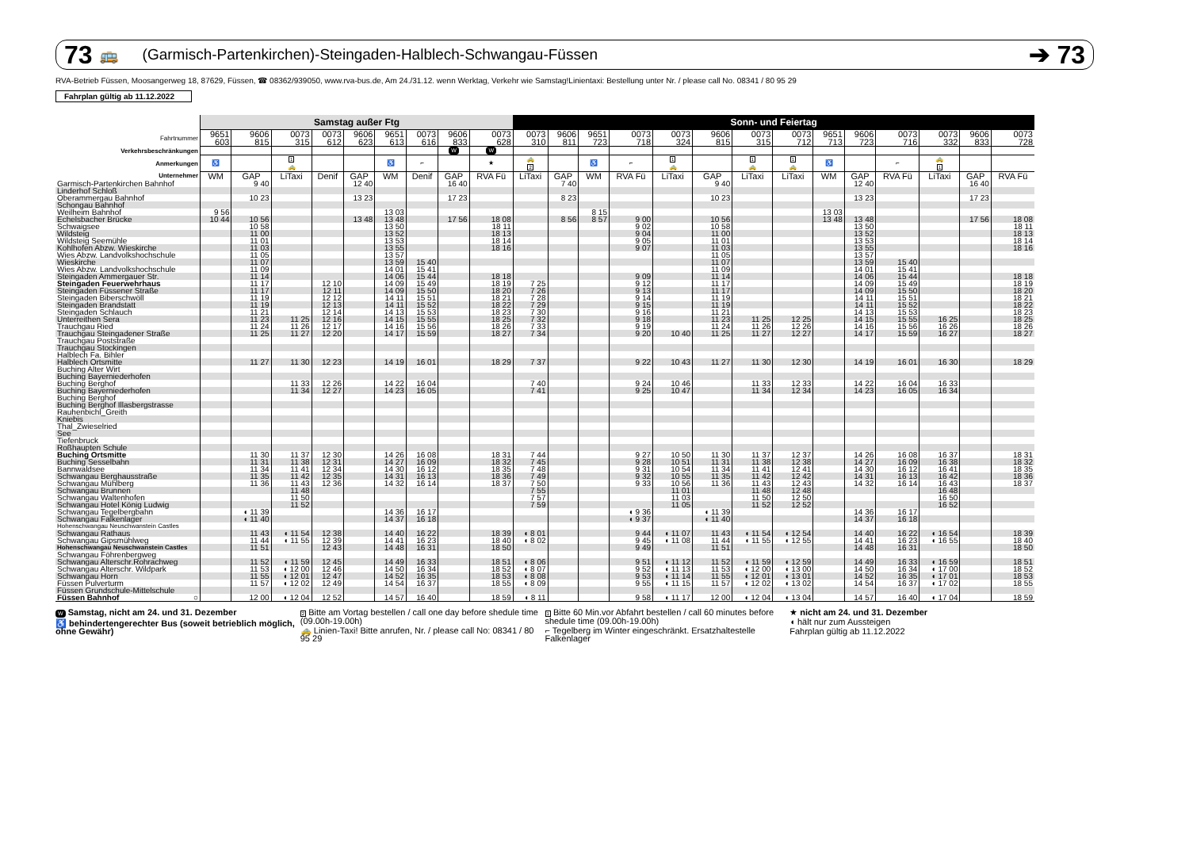73 🚌 (Garmisch-Partenkirchen)-Steingaden-Halblech-Schwangau-Füssen ➔ 73
RVA-Betrieb Füssen, Moosangerweg 18, 87629, Füssen, ☎ 08362/939050, www.rva-bus.de, Am 24./31.12. wenn Werktag, Verkehr wie Samstag!Linientaxi: Bestellung unter Nr. / please call No. 08341 / 80 95 29
Fahrplan gültig ab 11.12.2022
| | Samstag außer Ftg | | | | | | | | | Sonn- und Feiertag | | | | | | | | | | | | | |
| --- | --- | --- | --- | --- | --- | --- | --- | --- | --- | --- | --- | --- | --- | --- | --- | --- | --- | --- | --- | --- | --- | --- | --- |
| Fahrtnummer | 9651 603 | 9606 815 | 0073 315 | 0073 612 | 9606 623 | 9651 613 | 0073 616 | 9606 833 | 0073 628 | 0073 310 | 9606 811 | 9651 723 | 0073 718 | 0073 324 | 9606 815 | 0073 315 | 0073 712 | 9651 713 | 9606 723 | 0073 716 | 0073 332 | 9606 833 | 0073 728 |
| Verkehrsbeschränkungen | | | | | | | | W | W | | | | | | | | | | | | | | |
| Anmerkungen | ♿ | | 1 🚕 | | | ♿ | ⌐ | | ★ | 🚕 2 | | ♿ | ⌐ | 1 🚕 | | 1 🚕 | 1 🚕 | ♿ | | ⌐ | 🚕 1 | | |
| Unternehmer | WM | GAP | LiTaxi | Denif | GAP | WM | Denif | GAP | RVA Fü | LiTaxi | GAP | WM | RVA Fü | LiTaxi | GAP | LiTaxi | LiTaxi | WM | GAP | RVA Fü | LiTaxi | GAP | RVA Fü |
| Garmisch-Partenkirchen Bahnhof | | 9 40 | | | 12 40 | | | 16 40 | | | 7 40 | | | | 9 40 | | | | 12 40 | | | 16 40 | |
| Linderhof Schloß | | | | | | | | | | | | | | | | | | | | | | | |
| Oberammergau Bahnhof | | 10 23 | | | 13 23 | | | 17 23 | | | 8 23 | | | | 10 23 | | | | 13 23 | | | 17 23 | |
| Schongau Bahnhof | | | | | | | | | | | | | | | | | | | | | | | |
| Weilheim Bahnhof | 9 56 | | | | | 13 03 | | | | | | 8 15 | | | | | | 13 03 | | | | | |
| Echelsbacher Brücke | 10 44 | 10 56 | | | 13 48 | 13 48 | | 17 56 | 18 08 | | 8 56 | 8 57 | 9 00 | | 10 56 | | | 13 48 | 13 48 | | | 17 56 | 18 08 |
| Schwaigsee | | 10 58 | | | | 13 50 | | | 18 11 | | | | 9 02 | | 10 58 | | | | 13 50 | | | | 18 11 |
| Wildsteig | | 11 00 | | | | 13 52 | | | 18 13 | | | | 9 04 | | 11 00 | | | | 13 52 | | | | 18 13 |
| Wildsteig Seemühle | | 11 01 | | | | 13 53 | | | 18 14 | | | | 9 05 | | 11 01 | | | | 13 53 | | | | 18 14 |
| Kohlhofen Abzw. Wieskirche | | 11 03 | | | | 13 55 | | | 18 16 | | | | 9 07 | | 11 03 | | | | 13 55 | | | | 18 16 |
| Wies Abzw. Landvolkshochschule | | 11 05 | | | | 13 57 | | | | | | | | | 11 05 | | | | 13 57 | | | | |
| Wieskirche | | 11 07 | | | | 13 59 | 15 40 | | | | | | | | 11 07 | | | | 13 59 | 15 40 | | | |
| Wies Abzw. Landvolkshochschule | | 11 09 | | | | 14 01 | 15 41 | | | | | | | | 11 09 | | | | 14 01 | 15 41 | | | |
| Steingaden Ammergauer Str. | | 11 14 | | | | 14 06 | 15 44 | | 18 18 | | | | 9 09 | | 11 14 | | | | 14 06 | 15 44 | | | 18 18 |
| Steingaden Feuerwehrhaus | | 11 17 | | 12 10 | | 14 09 | 15 49 | | 18 19 | 7 25 | | | 9 12 | | 11 17 | | | | 14 09 | 15 49 | | | 18 19 |
| Steingaden Füssener Straße | | 11 17 | | 12 11 | | 14 09 | 15 50 | | 18 20 | 7 26 | | | 9 13 | | 11 17 | | | | 14 09 | 15 50 | | | 18 20 |
| Steingaden Biberschwöll | | 11 19 | | 12 12 | | 14 11 | 15 51 | | 18 21 | 7 28 | | | 9 14 | | 11 19 | | | | 14 11 | 15 51 | | | 18 21 |
| Steingaden Brandstatt | | 11 19 | | 12 13 | | 14 11 | 15 52 | | 18 22 | 7 29 | | | 9 15 | | 11 19 | | | | 14 11 | 15 52 | | | 18 22 |
| Steingaden Schlauch | | 11 21 | | 12 14 | | 14 13 | 15 53 | | 18 23 | 7 30 | | | 9 16 | | 11 21 | | | | 14 13 | 15 53 | | | 18 23 |
| Unterreithen Sera | | 11 23 | 11 25 | 12 16 | | 14 15 | 15 55 | | 18 25 | 7 32 | | | 9 18 | | 11 23 | 11 25 | 12 25 | | 14 15 | 15 55 | 16 25 | | 18 25 |
| Trauchgau Ried | | 11 24 | 11 26 | 12 17 | | 14 16 | 15 56 | | 18 26 | 7 33 | | | 9 19 | | 11 24 | 11 26 | 12 26 | | 14 16 | 15 56 | 16 26 | | 18 26 |
| Trauchgau Steingadener Straße | | 11 25 | 11 27 | 12 20 | | 14 17 | 15 59 | | 18 27 | 7 34 | | | 9 20 | 10 40 | 11 25 | 11 27 | 12 27 | | 14 17 | 15 59 | 16 27 | | 18 27 |
| Trauchgau Poststraße | | | | | | | | | | | | | | | | | | | | | | | |
| Trauchgau Stockingen | | | | | | | | | | | | | | | | | | | | | | | |
| Halblech Fa. Bihler | | | | | | | | | | | | | | | | | | | | | | | |
| Halblech Ortsmitte | | 11 27 | 11 30 | 12 23 | | 14 19 | 16 01 | | 18 29 | 7 37 | | | 9 22 | 10 43 | 11 27 | 11 30 | 12 30 | | 14 19 | 16 01 | 16 30 | | 18 29 |
| Buching Alter Wirt | | | | | | | | | | | | | | | | | | | | | | | |
| Buching Bayerniederhofen | | | | | | | | | | | | | | | | | | | | | | | |
| Buching Berghof | | | 11 33 | 12 26 | | 14 22 | 16 04 | | | 7 40 | | | 9 24 | 10 46 | | 11 33 | 12 33 | | 14 22 | 16 04 | 16 33 | | |
| Buching Bayerniederhofen | | | 11 34 | 12 27 | | 14 23 | 16 05 | | | 7 41 | | | 9 25 | 10 47 | | 11 34 | 12 34 | | 14 23 | 16 05 | 16 34 | | |
| Buching Berghof | | | | | | | | | | | | | | | | | | | | | | | |
| Buching Berghof Illasbergstrasse | | | | | | | | | | | | | | | | | | | | | | | |
| Rauhenbichl_Greith | | | | | | | | | | | | | | | | | | | | | | | |
| Kniebis | | | | | | | | | | | | | | | | | | | | | | | |
| Thal_Zwieselried | | | | | | | | | | | | | | | | | | | | | | | |
| See | | | | | | | | | | | | | | | | | | | | | | | |
| Tiefenbruck | | | | | | | | | | | | | | | | | | | | | | | |
| Roßhaupten Schule | | | | | | | | | | | | | | | | | | | | | | | |
| Buching Ortsmitte | | 11 30 | 11 37 | 12 30 | | 14 26 | 16 08 | | 18 31 | 7 44 | | | 9 27 | 10 50 | 11 30 | 11 37 | 12 37 | | 14 26 | 16 08 | 16 37 | | 18 31 |
| Buching Sesselbahn | | 11 31 | 11 38 | 12 31 | | 14 27 | 16 09 | | 18 32 | 7 45 | | | 9 28 | 10 51 | 11 31 | 11 38 | 12 38 | | 14 27 | 16 09 | 16 38 | | 18 32 |
| Bannwaldsee | | 11 34 | 11 41 | 12 34 | | 14 30 | 16 12 | | 18 35 | 7 48 | | | 9 31 | 10 54 | 11 34 | 11 41 | 12 41 | | 14 30 | 16 12 | 16 41 | | 18 35 |
| Schwangau Berghausstraße | | 11 35 | 11 42 | 12 35 | | 14 31 | 16 13 | | 18 36 | 7 49 | | | 9 32 | 10 55 | 11 35 | 11 42 | 12 42 | | 14 31 | 16 13 | 16 42 | | 18 36 |
| Schwangau Mühlberg | | 11 36 | 11 43 | 12 36 | | 14 32 | 16 14 | | 18 37 | 7 50 | | | 9 33 | 10 56 | 11 36 | 11 43 | 12 43 | | 14 32 | 16 14 | 16 43 | | 18 37 |
| Schwangau Brunnen | | | 11 48 | | | | | | | 7 55 | | | | 11 01 | | 11 48 | 12 48 | | | | 16 48 | | |
| Schwangau Waltenhofen | | | 11 50 | | | | | | | 7 57 | | | | 11 03 | | 11 50 | 12 50 | | | | 16 50 | | |
| Schwangau Hotel König Ludwig | | | 11 52 | | | | | | | 7 59 | | | | 11 05 | | 11 52 | 12 52 | | | | 16 52 | | |
| Schwangau Tegelbergbahn | | ◖ 11 39 | | | | 14 36 | 16 17 | | | | | | ◖ 9 36 | | ◖ 11 39 | | | | 14 36 | 16 17 | | | |
| Schwangau Falkenlager | | ◖ 11 40 | | | | 14 37 | 16 18 | | | | | | ◖ 9 37 | | ◖ 11 40 | | | | 14 37 | 16 18 | | | |
| Hohenschwangau Neuschwanstein Castles | | | | | | | | | | | | | | | | | | | | | | | |
| Schwangau Rathaus | | 11 43 | ◖ 11 54 | 12 38 | | 14 40 | 16 22 | | 18 39 | ◖ 8 01 | | | 9 44 | ◖ 11 07 | 11 43 | ◖ 11 54 | ◖ 12 54 | | 14 40 | 16 22 | ◖ 16 54 | | 18 39 |
| Schwangau Gipsmühlweg | | 11 44 | ◖ 11 55 | 12 39 | | 14 41 | 16 23 | | 18 40 | ◖ 8 02 | | | 9 45 | ◖ 11 08 | 11 44 | ◖ 11 55 | ◖ 12 55 | | 14 41 | 16 23 | ◖ 16 55 | | 18 40 |
| Hohenschwangau Neuschwanstein Castles | | 11 51 | | 12 43 | | 14 48 | 16 31 | | 18 50 | | | | 9 49 | | 11 51 | | | | 14 48 | 16 31 | | | 18 50 |
| Schwangau Föhrenbergweg | | | | | | | | | | | | | | | | | | | | | | | |
| Schwangau Alterschr.Rohrachweg | | 11 52 | ◖ 11 59 | 12 45 | | 14 49 | 16 33 | | 18 51 | ◖ 8 06 | | | 9 51 | ◖ 11 12 | 11 52 | ◖ 11 59 | ◖ 12 59 | | 14 49 | 16 33 | ◖ 16 59 | | 18 51 |
| Schwangau Alterschr. Wildpark | | 11 53 | ◖ 12 00 | 12 46 | | 14 50 | 16 34 | | 18 52 | ◖ 8 07 | | | 9 52 | ◖ 11 13 | 11 53 | ◖ 12 00 | ◖ 13 00 | | 14 50 | 16 34 | ◖ 17 00 | | 18 52 |
| Schwangau Horn | | 11 55 | ◖ 12 01 | 12 47 | | 14 52 | 16 35 | | 18 53 | ◖ 8 08 | | | 9 53 | ◖ 11 14 | 11 55 | ◖ 12 01 | ◖ 13 01 | | 14 52 | 16 35 | ◖ 17 01 | | 18 53 |
| Füssen Pulverturm | | 11 57 | ◖ 12 02 | 12 49 | | 14 54 | 16 37 | | 18 55 | ◖ 8 09 | | | 9 55 | ◖ 11 15 | 11 57 | ◖ 12 02 | ◖ 13 02 | | 14 54 | 16 37 | ◖ 17 02 | | 18 55 |
| Füssen Grundschule-Mittelschule | | | | | | | | | | | | | | | | | | | | | | | |
| Füssen Bahnhof ○ | | 12 00 | ◖ 12 04 | 12 52 | | 14 57 | 16 40 | | 18 59 | ◖ 8 11 | | | 9 58 | ◖ 11 17 | 12 00 | ◖ 12 04 | ◖ 13 04 | | 14 57 | 16 40 | ◖ 17 04 | | 18 59 |
W Samstag, nicht am 24. und 31. Dezember
♿ behindertengerechter Bus (soweit betrieblich möglich, ohne Gewähr)
2 Bitte am Vortag bestellen / call one day before shedule time (09.00h-19.00h)
🚕 Linien-Taxi! Bitte anrufen, Nr. / please call No: 08341 / 80 95 29
1 Bitte 60 Min.vor Abfahrt bestellen / call 60 minutes before shedule time (09.00h-19.00h)
⌐ Tegelberg im Winter eingeschränkt. Ersatzhaltestelle Falkenlager
★ nicht am 24. und 31. Dezember
◖ hält nur zum Aussteigen
Fahrplan gültig ab 11.12.2022